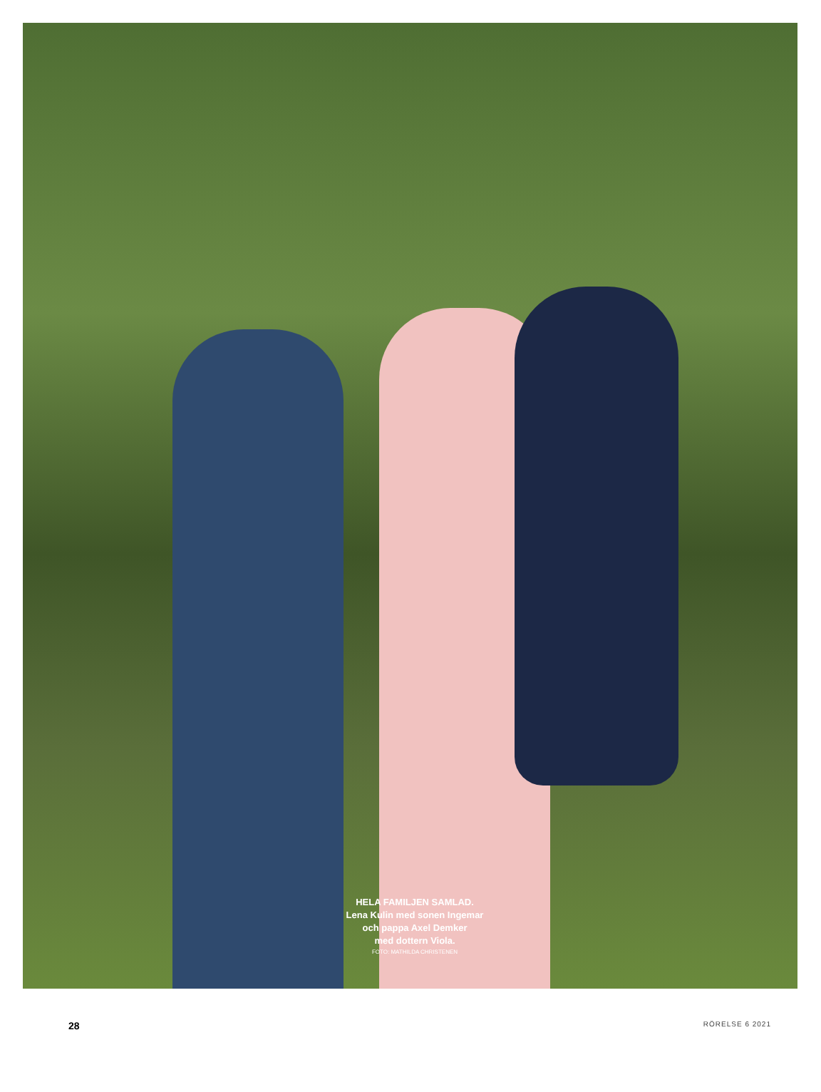HELA FAMILJEN SAMLAD.
Lena Kulin med sonen Ingemar
och pappa Axel Demker
med dottern Viola.
FOTO: MATHILDA CHRISTENEN
28 RÖRELSE 6 2021